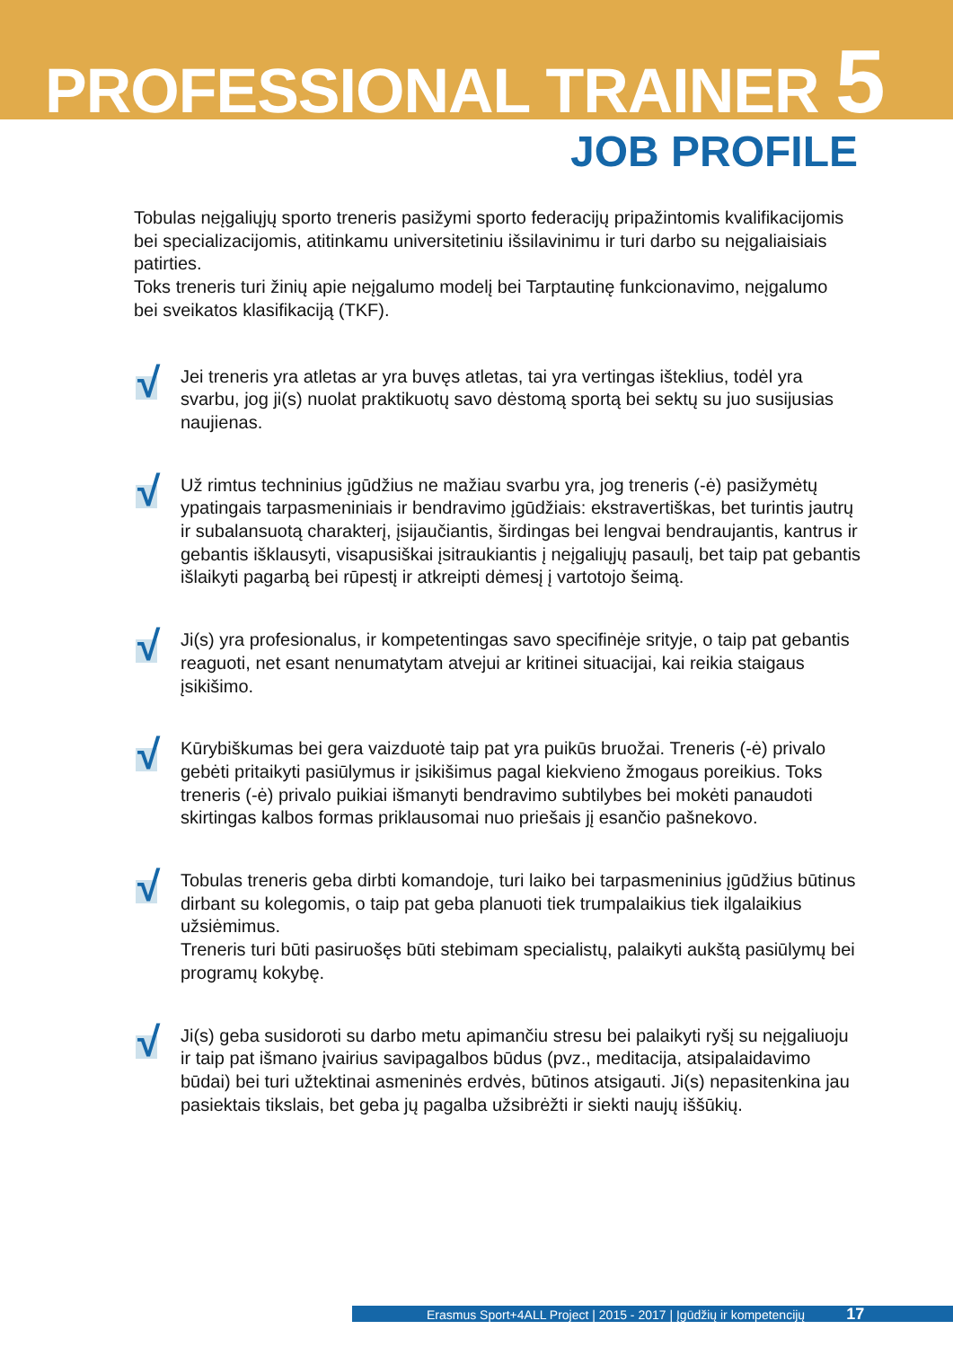PROFESSIONAL TRAINER 5
JOB PROFILE
Tobulas neįgaliųjų sporto treneris pasižymi sporto federacijų pripažintomis kvalifikacijomis bei specializacijomis, atitinkamu universitetiniu išsilavinimu ir turi darbo su neįgaliaisiais patirties.
Toks treneris turi žinių apie neįgalumo modelį bei Tarptautinę funkcionavimo, neįgalumo bei sveikatos klasifikaciją (TKF).
√
Jei treneris yra atletas ar yra buvęs atletas, tai yra vertingas išteklius, todėl yra svarbu, jog ji(s) nuolat praktikuotų savo dėstomą sportą bei sektų su juo susijusias naujienas.
√
Už rimtus techninius įgūdžius ne mažiau svarbu yra, jog treneris (-ė) pasižymėtų ypatingais tarpasmeniniais ir bendravimo įgūdžiais: ekstravertiškas, bet turintis jautrų ir subalansuotą charakterį, įsijaučiantis, širdingas bei lengvai bendraujantis, kantrus ir gebantis išklausyti, visapusiškai įsitraukiantis į neįgaliųjų pasaulį, bet taip pat gebantis išlaikyti pagarbą bei rūpestį ir atkreipti dėmesį į vartotojo šeimą.
√
Ji(s) yra profesionalus, ir kompetentingas savo specifinėje srityje, o taip pat gebantis reaguoti, net esant nenumatytam atvejui ar kritinei situacijai, kai reikia staigaus įsikišimo.
√
Kūrybiškumas bei gera vaizduotė taip pat yra puikūs bruožai. Treneris (-ė) privalo gebėti pritaikyti pasiūlymus ir įsikišimus pagal kiekvieno žmogaus poreikius. Toks treneris (-ė) privalo puikiai išmanyti bendravimo subtilybes bei mokėti panaudoti skirtingas kalbos formas priklausomai nuo priešais jį esančio pašnekovo.
√
Tobulas treneris geba dirbti komandoje, turi laiko bei tarpasmeninius įgūdžius būtinus dirbant su kolegomis, o taip pat geba planuoti tiek trumpalaikius tiek ilgalaikius užsiėmimus.
Treneris turi būti pasiruošęs būti stebimam specialistų, palaikyti aukštą pasiūlymų bei programų kokybę.
√
Ji(s) geba susidoroti su darbo metu apimančiu stresu bei palaikyti ryšį su neįgaliuoju ir taip pat išmano įvairius savipagalbos būdus (pvz., meditacija, atsipalaidavimo būdai) bei turi užtektinai asmeninės erdvės, būtinos atsigauti. Ji(s) nepasitenkina jau pasiektais tikslais, bet geba jų pagalba užsibrėžti ir siekti naujų iššūkių.
Erasmus Sport+4ALL Project | 2015 - 2017 | Įgūdžių ir kompetencijų 17